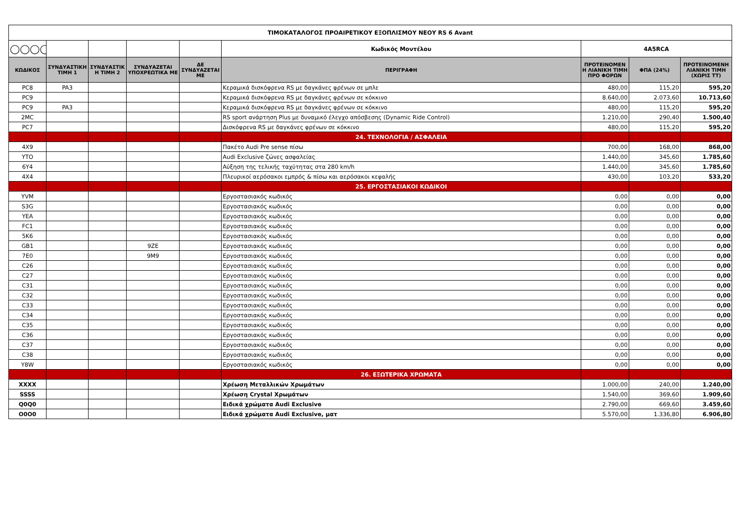| ΤΙΜΟΚΑΤΑΛΟΓΟΣ ΠΡΟΑΙΡΕΤΙΚΟΥ ΕΞΟΠΛΙΣΜΟΥ ΝΕΟΥ RS 6 Avant | | | | | | | | |
| ◯◯◯◯ | | | | | Κωδικός Μοντέλου | 4A5RCA | | |
| ΚΩΔΙΚΟΣ | ΣΥΝΔΥΑΣΤΙΚΗ ΤΙΜΗ 1 | ΣΥΝΔΥΑΣΤΙΚ Η ΤΙΜΗ 2 | ΣΥΝΔΥΑΖΕΤΑΙ ΥΠΟΧΡΕΩΤΙΚΑ ΜΕ | ΔΕ ΣΥΝΔΥΑΖΕΤΑΙ ΜΕ | ΠΕΡΙΓΡΑΦΗ | ΠΡΟΤΕΙΝΟΜΕΝ Η ΛΙΑΝΙΚΗ ΤΙΜΗ ΠΡΟ ΦΟΡΩΝ | ΦΠΑ (24%) | ΠΡΟΤΕΙΝΟΜΕΝΗ ΛΙΑΝΙΚΗ ΤΙΜΗ (ΧΩΡΙΣ ΤΤ) |
| PC8 | PA3 | | | | Κεραμικά δισκόφρενα RS με δαγκάνες φρένων σε μπλε | 480,00 | 115,20 | 595,20 |
| PC9 | | | | | Κεραμικά δισκόφρενα RS με δαγκάνες φρένων σε κόκκινο | 8.640,00 | 2.073,60 | 10.713,60 |
| PC9 | PA3 | | | | Κεραμικά δισκόφρενα RS με δαγκάνες φρένων σε κόκκινο | 480,00 | 115,20 | 595,20 |
| 2MC | | | | | RS sport ανάρτηση Plus με δυναμικό έλεγχο απόσβεσης (Dynamic Ride Control) | 1.210,00 | 290,40 | 1.500,40 |
| PC7 | | | | | Δισκόφρενα RS με δαγκάνες φρένων σε κόκκινο | 480,00 | 115,20 | 595,20 |
| | | | | | 24. ΤΕΧΝΟΛΟΓΙΑ / ΑΣΦΑΛΕΙΑ | | | |
| 4X9 | | | | | Πακέτο Audi Pre sense πίσω | 700,00 | 168,00 | 868,00 |
| YTO | | | | | Audi Exclusive ζώνες ασφαλείας | 1.440,00 | 345,60 | 1.785,60 |
| 6Y4 | | | | | Αύξηση της τελικής ταχύτητας στα 280 km/h | 1.440,00 | 345,60 | 1.785,60 |
| 4X4 | | | | | Πλευρικοί αερόσακοι εμπρός & πίσω και αερόσακοι κεφαλής | 430,00 | 103,20 | 533,20 |
| | | | | | 25. ΕΡΓΟΣΤΑΣΙΑΚΟΙ ΚΩΔΙΚΟΙ | | | |
| YVM | | | | | Εργοστασιακός κωδικός | 0,00 | 0,00 | 0,00 |
| S3G | | | | | Εργοστασιακός κωδικός | 0,00 | 0,00 | 0,00 |
| YEA | | | | | Εργοστασιακός κωδικός | 0,00 | 0,00 | 0,00 |
| FC1 | | | | | Εργοστασιακός κωδικός | 0,00 | 0,00 | 0,00 |
| 5K6 | | | | | Εργοστασιακός κωδικός | 0,00 | 0,00 | 0,00 |
| GB1 | | | 9ZE | | Εργοστασιακός κωδικός | 0,00 | 0,00 | 0,00 |
| 7E0 | | | 9M9 | | Εργοστασιακός κωδικός | 0,00 | 0,00 | 0,00 |
| C26 | | | | | Εργοστασιακός κωδικός | 0,00 | 0,00 | 0,00 |
| C27 | | | | | Εργοστασιακός κωδικός | 0,00 | 0,00 | 0,00 |
| C31 | | | | | Εργοστασιακός κωδικός | 0,00 | 0,00 | 0,00 |
| C32 | | | | | Εργοστασιακός κωδικός | 0,00 | 0,00 | 0,00 |
| C33 | | | | | Εργοστασιακός κωδικός | 0,00 | 0,00 | 0,00 |
| C34 | | | | | Εργοστασιακός κωδικός | 0,00 | 0,00 | 0,00 |
| C35 | | | | | Εργοστασιακός κωδικός | 0,00 | 0,00 | 0,00 |
| C36 | | | | | Εργοστασιακός κωδικός | 0,00 | 0,00 | 0,00 |
| C37 | | | | | Εργοστασιακός κωδικός | 0,00 | 0,00 | 0,00 |
| C38 | | | | | Εργοστασιακός κωδικός | 0,00 | 0,00 | 0,00 |
| Y8W | | | | | Εργοστασιακός κωδικός | 0,00 | 0,00 | 0,00 |
| | | | | | 26. ΕΞΩΤΕΡΙΚΑ ΧΡΩΜΑΤΑ | | | |
| XXXX | | | | | Χρέωση Μεταλλικών Χρωμάτων | 1.000,00 | 240,00 | 1.240,00 |
| SSSS | | | | | Χρέωση Crystal Χρωμάτων | 1.540,00 | 369,60 | 1.909,60 |
| Q0Q0 | | | | | Ειδικά χρώματα Audi Exclusive | 2.790,00 | 669,60 | 3.459,60 |
| O0O0 | | | | | Ειδικά χρώματα Audi Exclusive, ματ | 5.570,00 | 1.336,80 | 6.906,80 |